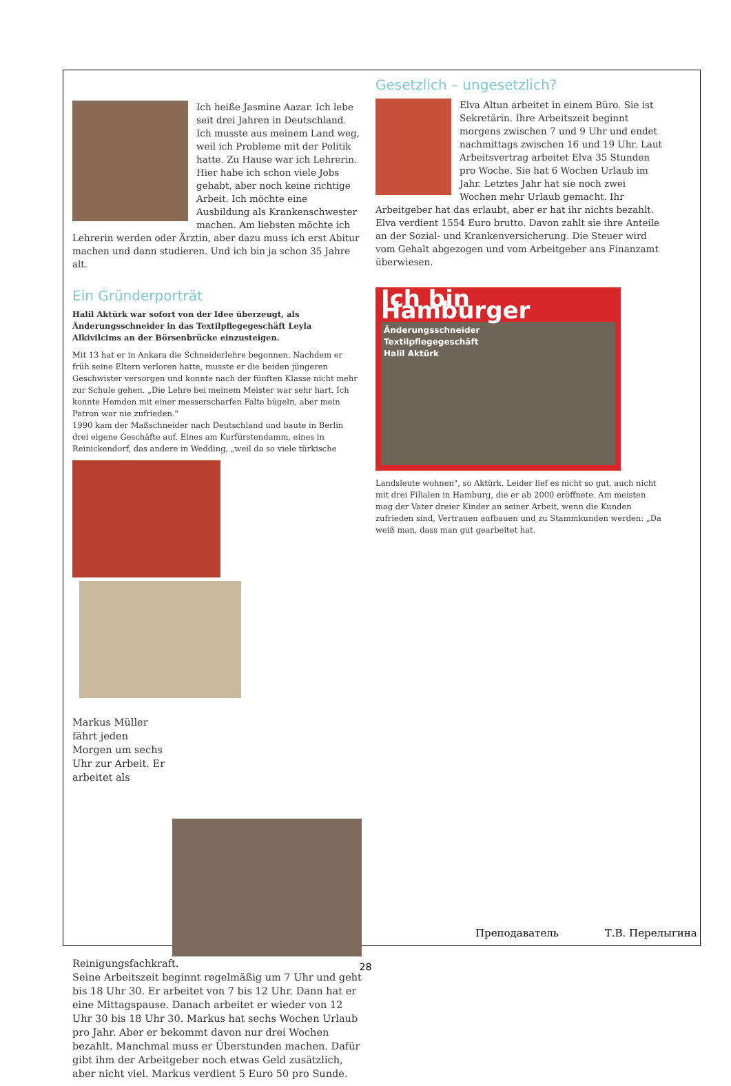Ich heiße Jasmine Aazar. Ich lebe seit drei Jahren in Deutschland. Ich musste aus meinem Land weg, weil ich Probleme mit der Politik hatte. Zu Hause war ich Lehrerin. Hier habe ich schon viele Jobs gehabt, aber noch keine richtige Arbeit. Ich möchte eine Ausbildung als Krankenschwester machen. Am liebsten möchte ich Lehrerin werden oder Ärztin, aber dazu muss ich erst Abitur machen und dann studieren. Und ich bin ja schon 35 Jahre alt.
Gesetzlich – ungesetzlich?
Elva Altun arbeitet in einem Büro. Sie ist Sekretärin. Ihre Arbeitszeit beginnt morgens zwischen 7 und 9 Uhr und endet nachmittags zwischen 16 und 19 Uhr. Laut Arbeitsvertrag arbeitet Elva 35 Stunden pro Woche. Sie hat 6 Wochen Urlaub im Jahr. Letztes Jahr hat sie noch zwei Wochen mehr Urlaub gemacht. Ihr Arbeitgeber hat das erlaubt, aber er hat ihr nichts bezahlt. Elva verdient 1554 Euro brutto. Davon zahlt sie ihre Anteile an der Sozial- und Krankenversicherung. Die Steuer wird vom Gehalt abgezogen und vom Arbeitgeber ans Finanzamt überwiesen.
Ein Gründerporträt
Halil Aktürk war sofort von der Idee überzeugt, als Änderungsschneider in das Textilpflegegeschäft Leyla Alkivilcims an der Börsenbrücke einzusteigen.
Mit 13 hat er in Ankara die Schneiderlehre begonnen. Nachdem er früh seine Eltern verloren hatte, musste er die beiden jüngeren Geschwister versorgen und konnte nach der fünften Klasse nicht mehr zur Schule gehen. „Die Lehre bei meinem Meister war sehr hart. Ich konnte Hemden mit einer messerscharfen Falte bügeln, aber mein Patron war nie zufrieden."
1990 kam der Maßschneider nach Deutschland und baute in Berlin drei eigene Geschäfte auf. Eines am Kurfürstendamm, eines in Reinickendorf, das andere in Wedding, „weil da so viele türkische
Ich bin Hamburger
Änderungsschneider
Textilpflegegeschäft
Halil Aktürk
Landsleute wohnen", so Aktürk. Leider lief es nicht so gut, auch nicht mit drei Filialen in Hamburg, die er ab 2000 eröffnete. Am meisten mag der Vater dreier Kinder an seiner Arbeit, wenn die Kunden zufrieden sind, Vertrauen aufbauen und zu Stammkunden werden: „Da weiß man, dass man gut gearbeitet hat.
Markus Müller fährt jeden Morgen um sechs Uhr zur Arbeit. Er arbeitet als Reinigungsfachkraft.
Seine Arbeitszeit beginnt regelmäßig um 7 Uhr und geht bis 18 Uhr 30. Er arbeitet von 7 bis 12 Uhr. Dann hat er eine Mittagspause. Danach arbeitet er wieder von 12 Uhr 30 bis 18 Uhr 30. Markus hat sechs Wochen Urlaub pro Jahr. Aber er bekommt davon nur drei Wochen bezahlt. Manchmal muss er Überstunden machen. Dafür gibt ihm der Arbeitgeber noch etwas Geld zusätzlich, aber nicht viel. Markus verdient 5 Euro 50 pro Sunde.
Преподаватель Т.В. Перелыгина
28